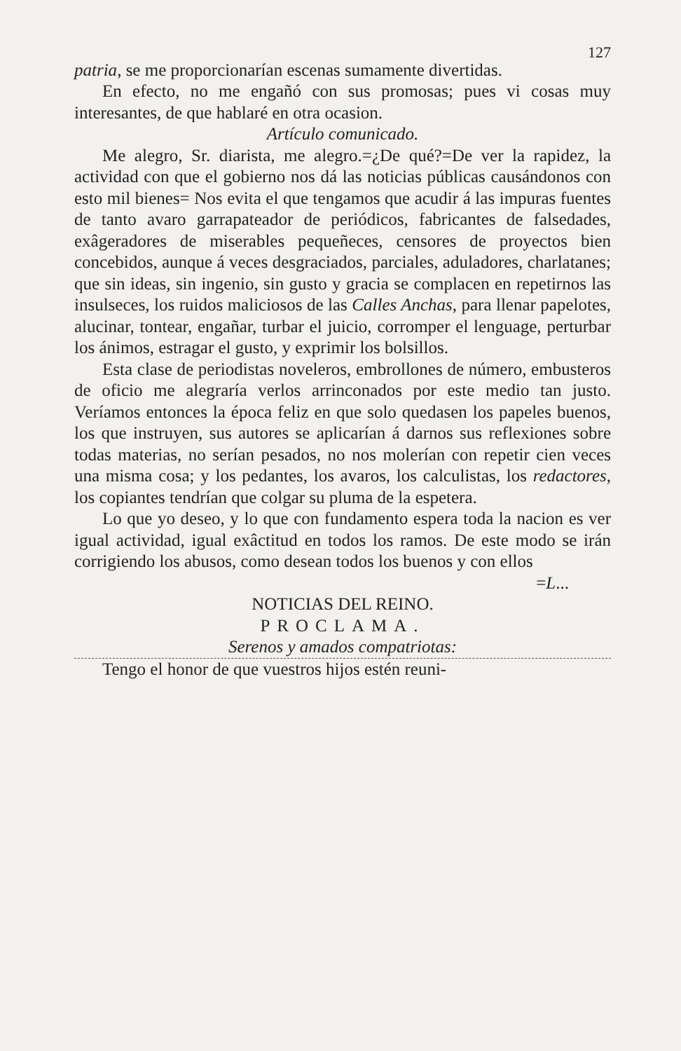127
patria, se me proporcionarían escenas sumamente divertidas.
En efecto, no me engañó con sus promosas; pues vi cosas muy interesantes, de que hablaré en otra ocasion.
Artículo comunicado.
Me alegro, Sr. diarista, me alegro.=¿De qué?=De ver la rapidez, la actividad con que el gobierno nos dá las noticias públicas causándonos con esto mil bienes= Nos evita el que tengamos que acudir á las impuras fuentes de tanto avaro garrapateador de periódicos, fabricantes de falsedades, exâgeradores de miserables pequeñeces, censores de proyectos bien concebidos, aunque á veces desgraciados, parciales, aduladores, charlatanes; que sin ideas, sin ingenio, sin gusto y gracia se complacen en repetirnos las insulseces, los ruidos maliciosos de las Calles Anchas, para llenar papelotes, alucinar, tontear, engañar, turbar el juicio, corromper el lenguage, perturbar los ánimos, estragar el gusto, y exprimir los bolsillos.
Esta clase de periodistas noveleros, embrollones de número, embusteros de oficio me alegraría verlos arrinconados por este medio tan justo. Veríamos entonces la época feliz en que solo quedasen los papeles buenos, los que instruyen, sus autores se aplicarían á darnos sus reflexiones sobre todas materias, no serían pesados, no nos molerían con repetir cien veces una misma cosa; y los pedantes, los avaros, los calculistas, los redactores, los copiantes tendrían que colgar su pluma de la espetera.
Lo que yo deseo, y lo que con fundamento espera toda la nacion es ver igual actividad, igual exâctitud en todos los ramos. De este modo se irán corrigiendo los abusos, como desean todos los buenos y con ellos
=L...
NOTICIAS DEL REINO.
PROCLAMA.
Serenos y amados compatriotas:
Tengo el honor de que vuestros hijos estén reuni-